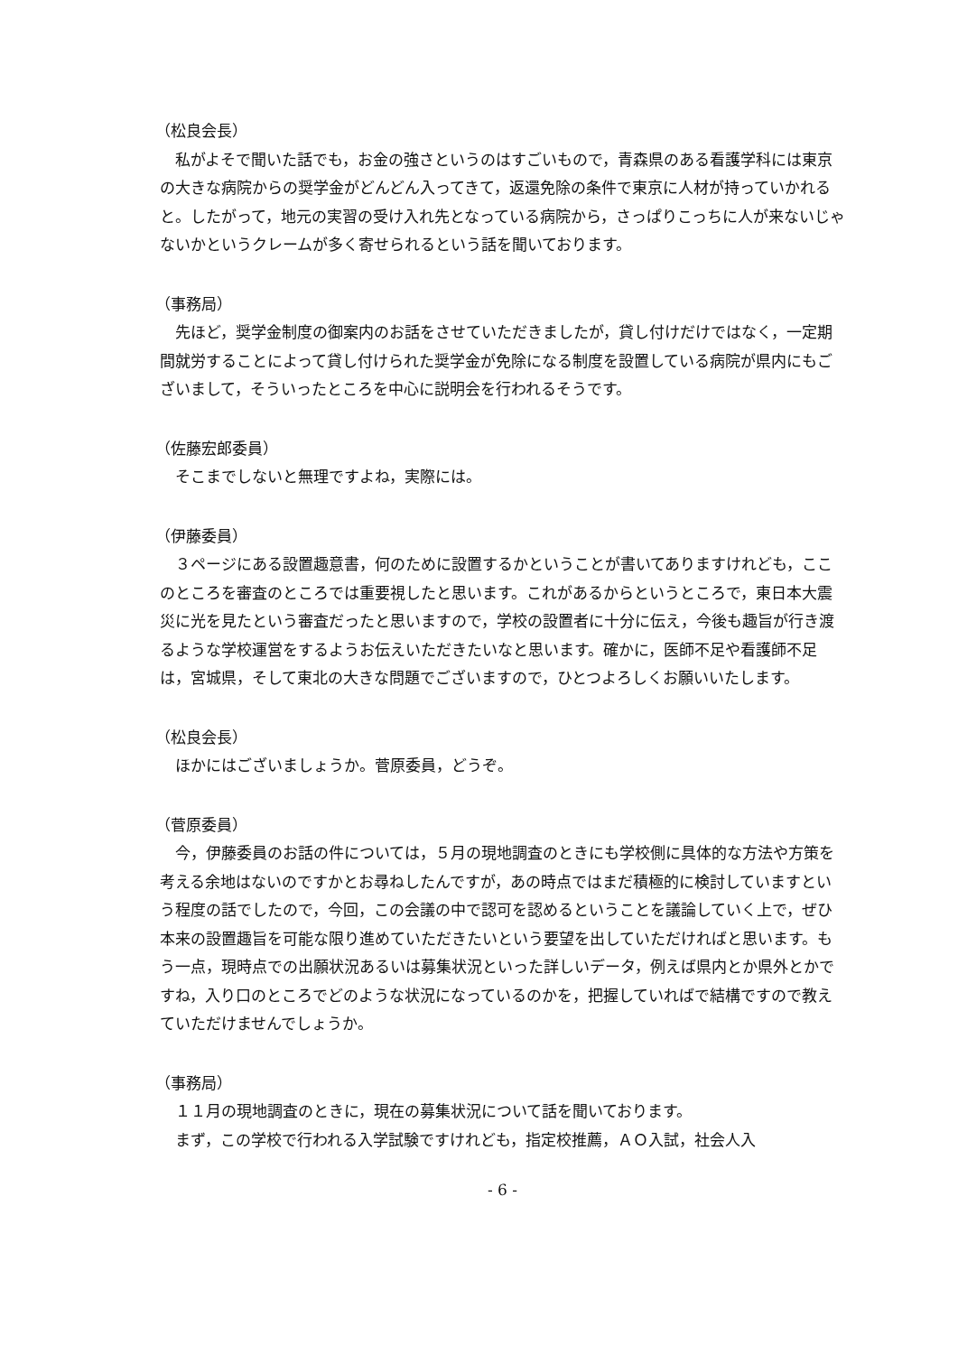（松良会長）
私がよそで聞いた話でも，お金の強さというのはすごいもので，青森県のある看護学科には東京の大きな病院からの奨学金がどんどん入ってきて，返還免除の条件で東京に人材が持っていかれると。したがって，地元の実習の受け入れ先となっている病院から，さっぱりこっちに人が来ないじゃないかというクレームが多く寄せられるという話を聞いております。
（事務局）
先ほど，奨学金制度の御案内のお話をさせていただきましたが，貸し付けだけではなく，一定期間就労することによって貸し付けられた奨学金が免除になる制度を設置している病院が県内にもございまして，そういったところを中心に説明会を行われるそうです。
（佐藤宏郎委員）
そこまでしないと無理ですよね，実際には。
（伊藤委員）
３ページにある設置趣意書，何のために設置するかということが書いてありますけれども，ここのところを審査のところでは重要視したと思います。これがあるからというところで，東日本大震災に光を見たという審査だったと思いますので，学校の設置者に十分に伝え，今後も趣旨が行き渡るような学校運営をするようお伝えいただきたいなと思います。確かに，医師不足や看護師不足は，宮城県，そして東北の大きな問題でございますので，ひとつよろしくお願いいたします。
（松良会長）
ほかにはございましょうか。菅原委員，どうぞ。
（菅原委員）
今，伊藤委員のお話の件については，５月の現地調査のときにも学校側に具体的な方法や方策を考える余地はないのですかとお尋ねしたんですが，あの時点ではまだ積極的に検討していますという程度の話でしたので，今回，この会議の中で認可を認めるということを議論していく上で，ぜひ本来の設置趣旨を可能な限り進めていただきたいという要望を出していただければと思います。もう一点，現時点での出願状況あるいは募集状況といった詳しいデータ，例えば県内とか県外とかですね，入り口のところでどのような状況になっているのかを，把握していればで結構ですので教えていただけませんでしょうか。
（事務局）
１１月の現地調査のときに，現在の募集状況について話を聞いております。
まず，この学校で行われる入学試験ですけれども，指定校推薦，ＡＯ入試，社会人入
- 6 -